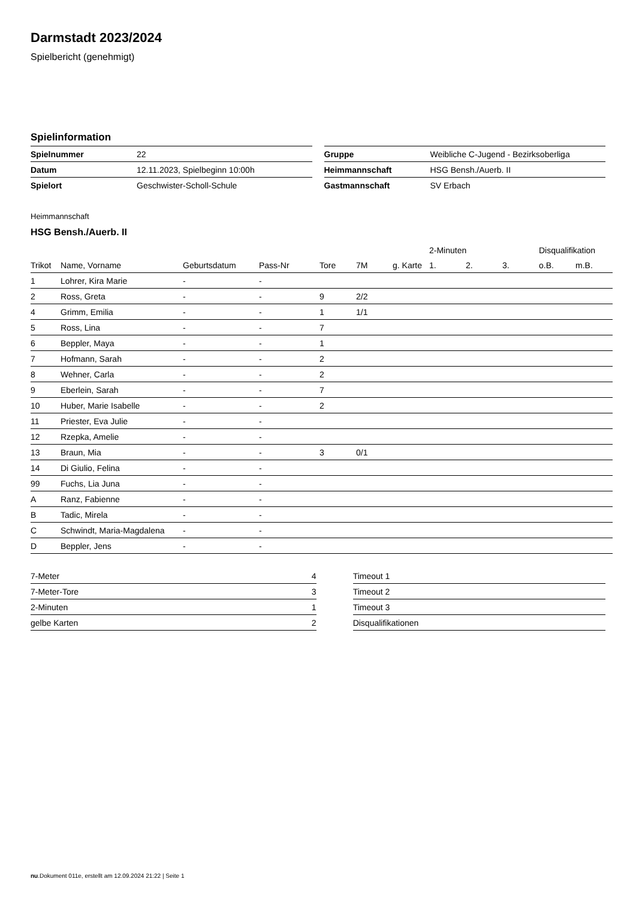Darmstadt 2023/2024
Spielbericht (genehmigt)
Spielinformation
| Spielnummer | 22 |
| Datum | 12.11.2023, Spielbeginn 10:00h |
| Spielort | Geschwister-Scholl-Schule |
| Gruppe | Weibliche C-Jugend - Bezirksoberliga |
| Heimmannschaft | HSG Bensh./Auerb. II |
| Gastmannschaft | SV Erbach |
Heimmannschaft
HSG Bensh./Auerb. II
| | | | | | | | 2-Minuten | | | Disqualifikation | |
| --- | --- | --- | --- | --- | --- | --- | --- | --- | --- | --- | --- |
| Trikot | Name, Vorname | Geburtsdatum | Pass-Nr | Tore | 7M | g. Karte | 1. | 2. | 3. | o.B. | m.B. |
| 1 | Lohrer, Kira Marie | - | - | | | | | | | | |
| 2 | Ross, Greta | - | - | 9 | 2/2 | | | | | | |
| 4 | Grimm, Emilia | - | - | 1 | 1/1 | | | | | | |
| 5 | Ross, Lina | - | - | 7 | | | | | | | |
| 6 | Beppler, Maya | - | - | 1 | | | | | | | |
| 7 | Hofmann, Sarah | - | - | 2 | | | | | | | |
| 8 | Wehner, Carla | - | - | 2 | | | | | | | |
| 9 | Eberlein, Sarah | - | - | 7 | | | | | | | |
| 10 | Huber, Marie Isabelle | - | - | 2 | | | | | | | |
| 11 | Priester, Eva Julie | - | - | | | | | | | | |
| 12 | Rzepka, Amelie | - | - | | | | | | | | |
| 13 | Braun, Mia | - | - | 3 | 0/1 | | | | | | |
| 14 | Di Giulio, Felina | - | - | | | | | | | | |
| 99 | Fuchs, Lia Juna | - | - | | | | | | | | |
| A | Ranz, Fabienne | - | - | | | | | | | | |
| B | Tadic, Mirela | - | - | | | | | | | | |
| C | Schwindt, Maria-Magdalena | - | - | | | | | | | | |
| D | Beppler, Jens | - | - | | | | | | | | |
| 7-Meter | 4 |
| 7-Meter-Tore | 3 |
| 2-Minuten | 1 |
| gelbe Karten | 2 |
| Timeout 1 |
| Timeout 2 |
| Timeout 3 |
| Disqualifikationen |
nu.Dokument 011e, erstellt am 12.09.2024 21:22 | Seite 1